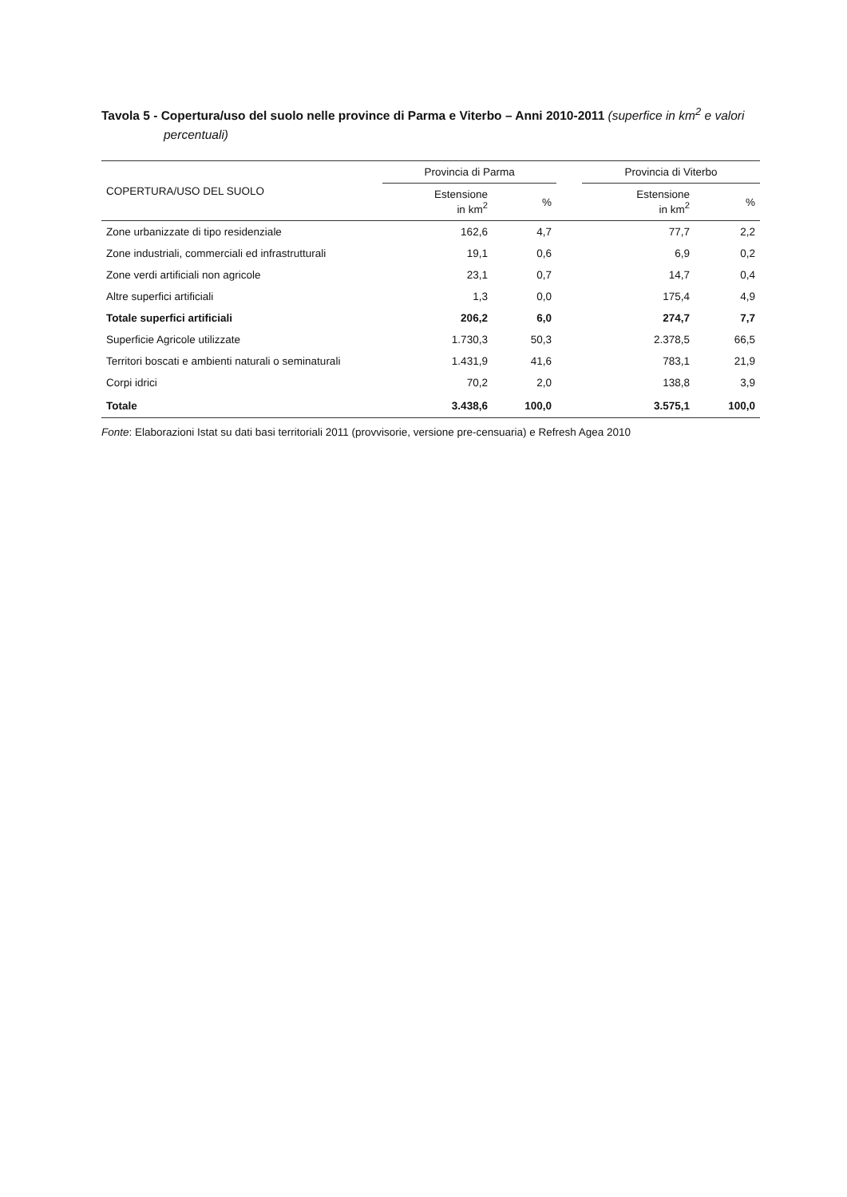Tavola 5 - Copertura/uso del suolo nelle province di Parma e Viterbo – Anni 2010-2011 (superfice in km<sup>2</sup> e valori percentuali)
| COPERTURA/USO DEL SUOLO | Provincia di Parma | | | Provincia di Viterbo | |
| --- | --- | --- | --- | --- | --- |
| | Estensione in km<sup>2</sup> | % | | Estensione in km<sup>2</sup> | % |
| Zone urbanizzate di tipo residenziale | 162,6 | 4,7 | | 77,7 | 2,2 |
| Zone industriali, commerciali ed infrastrutturali | 19,1 | 0,6 | | 6,9 | 0,2 |
| Zone verdi artificiali non agricole | 23,1 | 0,7 | | 14,7 | 0,4 |
| Altre superfici artificiali | 1,3 | 0,0 | | 175,4 | 4,9 |
| Totale superfici artificiali | 206,2 | 6,0 | | 274,7 | 7,7 |
| Superficie Agricole utilizzate | 1.730,3 | 50,3 | | 2.378,5 | 66,5 |
| Territori boscati e ambienti naturali o seminaturali | 1.431,9 | 41,6 | | 783,1 | 21,9 |
| Corpi idrici | 70,2 | 2,0 | | 138,8 | 3,9 |
| Totale | 3.438,6 | 100,0 | | 3.575,1 | 100,0 |
Fonte: Elaborazioni Istat su dati basi territoriali 2011 (provvisorie, versione pre-censuaria) e Refresh Agea 2010